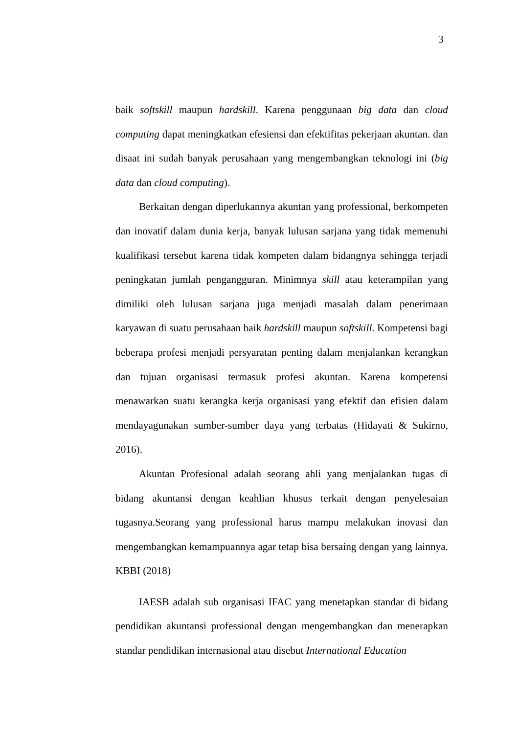3
baik softskill maupun hardskill. Karena penggunaan big data dan cloud computing dapat meningkatkan efesiensi dan efektifitas pekerjaan akuntan. dan disaat ini sudah banyak perusahaan yang mengembangkan teknologi ini (big data dan cloud computing).
Berkaitan dengan diperlukannya akuntan yang professional, berkompeten dan inovatif dalam dunia kerja, banyak lulusan sarjana yang tidak memenuhi kualifikasi tersebut karena tidak kompeten dalam bidangnya sehingga terjadi peningkatan jumlah pengangguran. Minimnya skill atau keterampilan yang dimiliki oleh lulusan sarjana juga menjadi masalah dalam penerimaan karyawan di suatu perusahaan baik hardskill maupun softskill. Kompetensi bagi beberapa profesi menjadi persyaratan penting dalam menjalankan kerangkan dan tujuan organisasi termasuk profesi akuntan. Karena kompetensi menawarkan suatu kerangka kerja organisasi yang efektif dan efisien dalam mendayagunakan sumber-sumber daya yang terbatas (Hidayati & Sukirno, 2016).
Akuntan Profesional adalah seorang ahli yang menjalankan tugas di bidang akuntansi dengan keahlian khusus terkait dengan penyelesaian tugasnya.Seorang yang professional harus mampu melakukan inovasi dan mengembangkan kemampuannya agar tetap bisa bersaing dengan yang lainnya. KBBI (2018)
IAESB adalah sub organisasi IFAC yang menetapkan standar di bidang pendidikan akuntansi professional dengan mengembangkan dan menerapkan standar pendidikan internasional atau disebut International Education